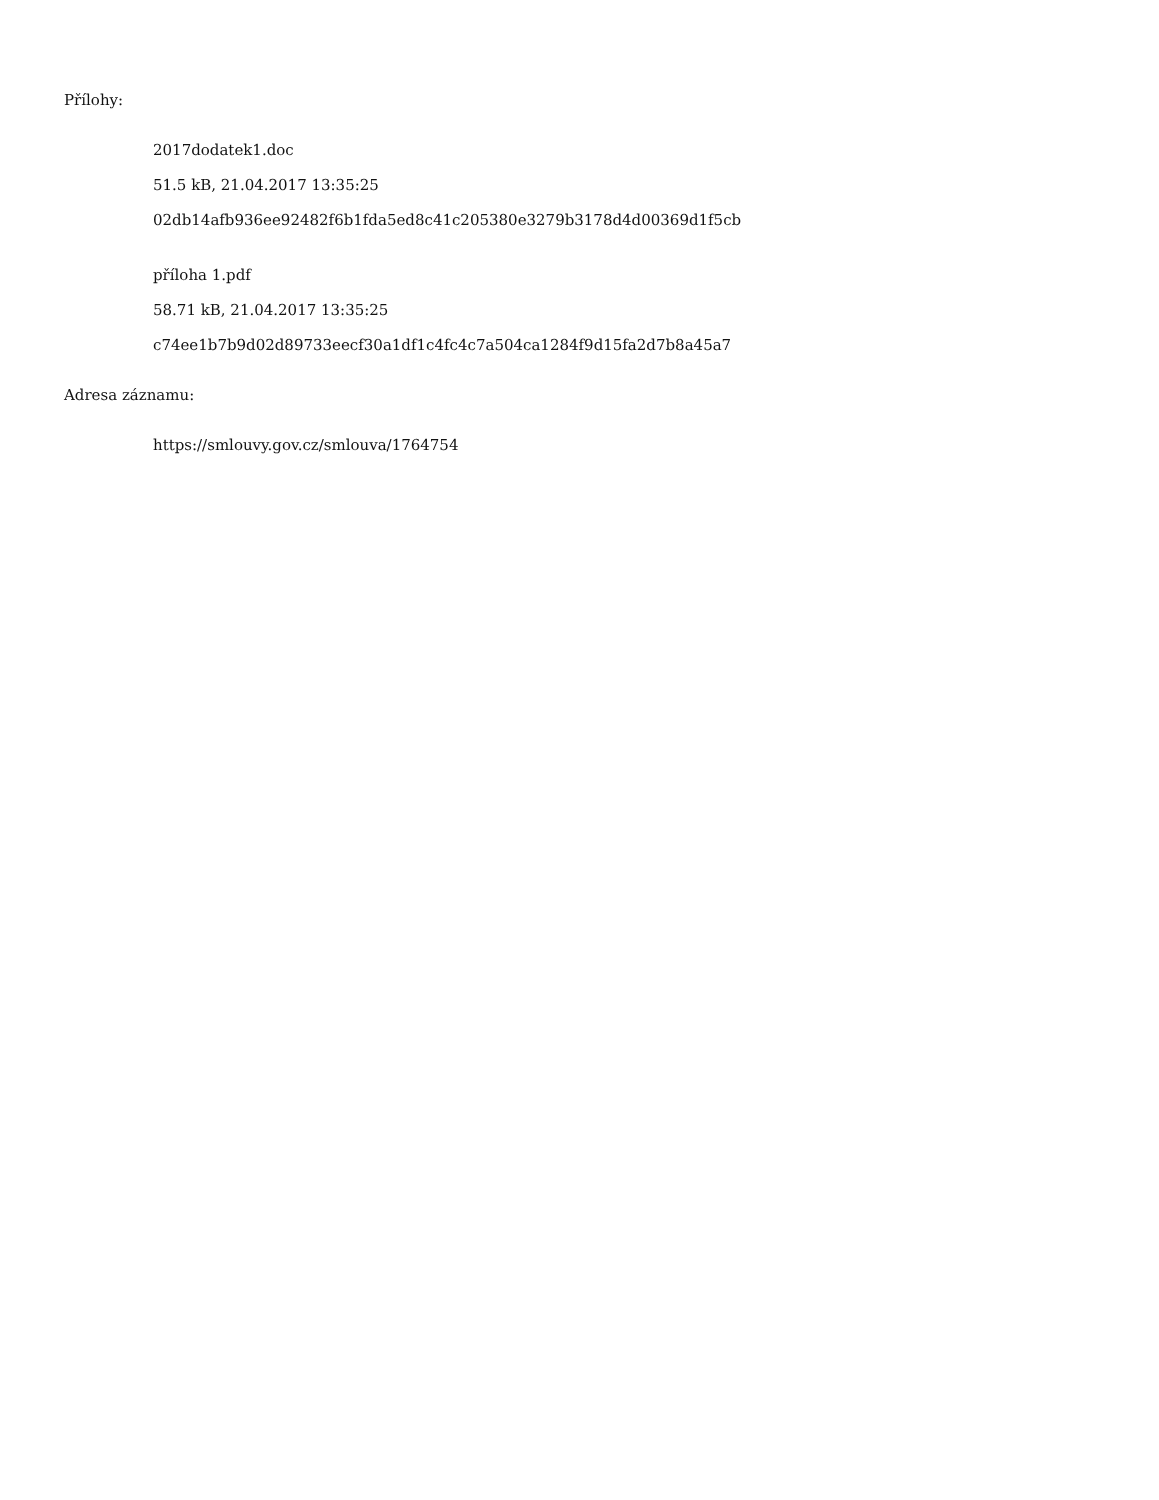Přílohy:
2017dodatek1.doc
51.5 kB, 21.04.2017 13:35:25
02db14afb936ee92482f6b1fda5ed8c41c205380e3279b3178d4d00369d1f5cb
příloha 1.pdf
58.71 kB, 21.04.2017 13:35:25
c74ee1b7b9d02d89733eecf30a1df1c4fc4c7a504ca1284f9d15fa2d7b8a45a7
Adresa záznamu:
https://smlouvy.gov.cz/smlouva/1764754